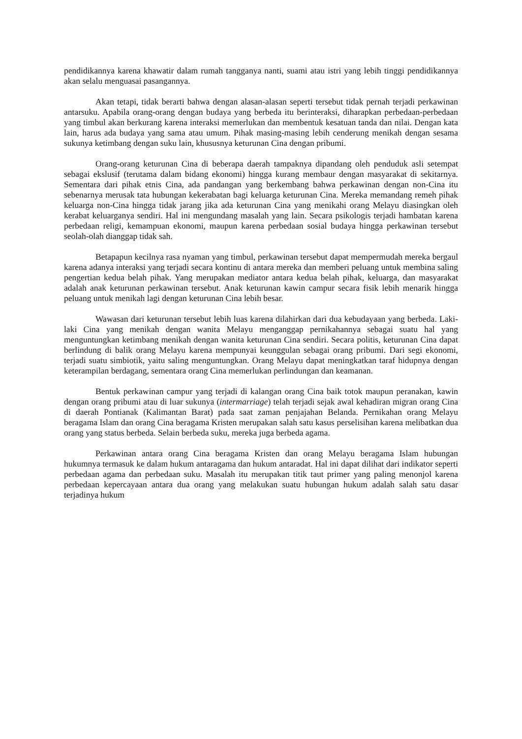pendidikannya karena khawatir dalam rumah tangganya nanti, suami atau istri yang lebih tinggi pendidikannya akan selalu menguasai pasangannya.
Akan tetapi, tidak berarti bahwa dengan alasan-alasan seperti tersebut tidak pernah terjadi perkawinan antarsuku. Apabila orang-orang dengan budaya yang berbeda itu berinteraksi, diharapkan perbedaan-perbedaan yang timbul akan berkurang karena interaksi memerlukan dan membentuk kesatuan tanda dan nilai. Dengan kata lain, harus ada budaya yang sama atau umum. Pihak masing-masing lebih cenderung menikah dengan sesama sukunya ketimbang dengan suku lain, khususnya keturunan Cina dengan pribumi.
Orang-orang keturunan Cina di beberapa daerah tampaknya dipandang oleh penduduk asli setempat sebagai ekslusif (terutama dalam bidang ekonomi) hingga kurang membaur dengan masyarakat di sekitarnya. Sementara dari pihak etnis Cina, ada pandangan yang berkembang bahwa perkawinan dengan non-Cina itu sebenarnya merusak tata hubungan kekerabatan bagi keluarga keturunan Cina. Mereka memandang remeh pihak keluarga non-Cina hingga tidak jarang jika ada keturunan Cina yang menikahi orang Melayu diasingkan oleh kerabat keluarganya sendiri. Hal ini mengundang masalah yang lain. Secara psikologis terjadi hambatan karena perbedaan religi, kemampuan ekonomi, maupun karena perbedaan sosial budaya hingga perkawinan tersebut seolah-olah dianggap tidak sah.
Betapapun kecilnya rasa nyaman yang timbul, perkawinan tersebut dapat mempermudah mereka bergaul karena adanya interaksi yang terjadi secara kontinu di antara mereka dan memberi peluang untuk membina saling pengertian kedua belah pihak. Yang merupakan mediator antara kedua belah pihak, keluarga, dan masyarakat adalah anak keturunan perkawinan tersebut. Anak keturunan kawin campur secara fisik lebih menarik hingga peluang untuk menikah lagi dengan keturunan Cina lebih besar.
Wawasan dari keturunan tersebut lebih luas karena dilahirkan dari dua kebudayaan yang berbeda. Laki-laki Cina yang menikah dengan wanita Melayu menganggap pernikahannya sebagai suatu hal yang menguntungkan ketimbang menikah dengan wanita keturunan Cina sendiri. Secara politis, keturunan Cina dapat berlindung di balik orang Melayu karena mempunyai keunggulan sebagai orang pribumi. Dari segi ekonomi, terjadi suatu simbiotik, yaitu saling menguntungkan. Orang Melayu dapat meningkatkan taraf hidupnya dengan keterampilan berdagang, sementara orang Cina memerlukan perlindungan dan keamanan.
Bentuk perkawinan campur yang terjadi di kalangan orang Cina baik totok maupun peranakan, kawin dengan orang pribumi atau di luar sukunya (intermarriage) telah terjadi sejak awal kehadiran migran orang Cina di daerah Pontianak (Kalimantan Barat) pada saat zaman penjajahan Belanda. Pernikahan orang Melayu beragama Islam dan orang Cina beragama Kristen merupakan salah satu kasus perselisihan karena melibatkan dua orang yang status berbeda. Selain berbeda suku, mereka juga berbeda agama.
Perkawinan antara orang Cina beragama Kristen dan orang Melayu beragama Islam hubungan hukumnya termasuk ke dalam hukum antaragama dan hukum antaradat. Hal ini dapat dilihat dari indikator seperti perbedaan agama dan perbedaan suku. Masalah itu merupakan titik taut primer yang paling menonjol karena perbedaan kepercayaan antara dua orang yang melakukan suatu hubungan hukum adalah salah satu dasar terjadinya hukum